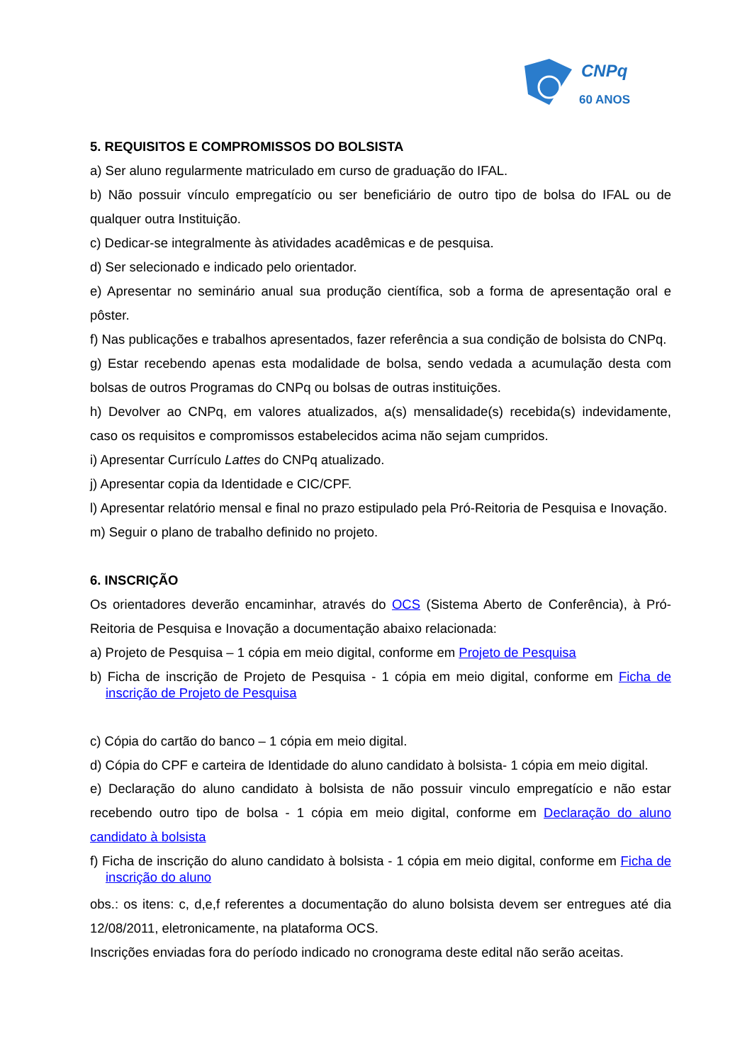CNPq
60 ANOS
5. REQUISITOS E COMPROMISSOS DO BOLSISTA
a) Ser aluno regularmente matriculado em curso de graduação do IFAL.
b) Não possuir vínculo empregatício ou ser beneficiário de outro tipo de bolsa do IFAL ou de qualquer outra Instituição.
c) Dedicar-se integralmente às atividades acadêmicas e de pesquisa.
d) Ser selecionado e indicado pelo orientador.
e) Apresentar no seminário anual sua produção científica, sob a forma de apresentação oral e pôster.
f) Nas publicações e trabalhos apresentados, fazer referência a sua condição de bolsista do CNPq.
g) Estar recebendo apenas esta modalidade de bolsa, sendo vedada a acumulação desta com bolsas de outros Programas do CNPq ou bolsas de outras instituições.
h) Devolver ao CNPq, em valores atualizados, a(s) mensalidade(s) recebida(s) indevidamente, caso os requisitos e compromissos estabelecidos acima não sejam cumpridos.
i) Apresentar Currículo Lattes do CNPq atualizado.
j) Apresentar copia da Identidade e CIC/CPF.
l) Apresentar relatório mensal e final no prazo estipulado pela Pró-Reitoria de Pesquisa e Inovação.
m) Seguir o plano de trabalho definido no projeto.
6. INSCRIÇÃO
Os orientadores deverão encaminhar, através do OCS (Sistema Aberto de Conferência), à Pró-Reitoria de Pesquisa e Inovação a documentação abaixo relacionada:
a) Projeto de Pesquisa – 1 cópia em meio digital, conforme em Projeto de Pesquisa
b) Ficha de inscrição de Projeto de Pesquisa - 1 cópia em meio digital, conforme em Ficha de inscrição de Projeto de Pesquisa
c) Cópia do cartão do banco – 1 cópia em meio digital.
d) Cópia do CPF e carteira de Identidade do aluno candidato à bolsista- 1 cópia em meio digital.
e) Declaração do aluno candidato à bolsista de não possuir vinculo empregatício e não estar recebendo outro tipo de bolsa - 1 cópia em meio digital, conforme em Declaração do aluno candidato à bolsista
f) Ficha de inscrição do aluno candidato à bolsista - 1 cópia em meio digital, conforme em Ficha de inscrição do aluno
obs.: os itens: c, d,e,f referentes a documentação do aluno bolsista devem ser entregues até dia 12/08/2011, eletronicamente, na plataforma OCS.
Inscrições enviadas fora do período indicado no cronograma deste edital não serão aceitas.